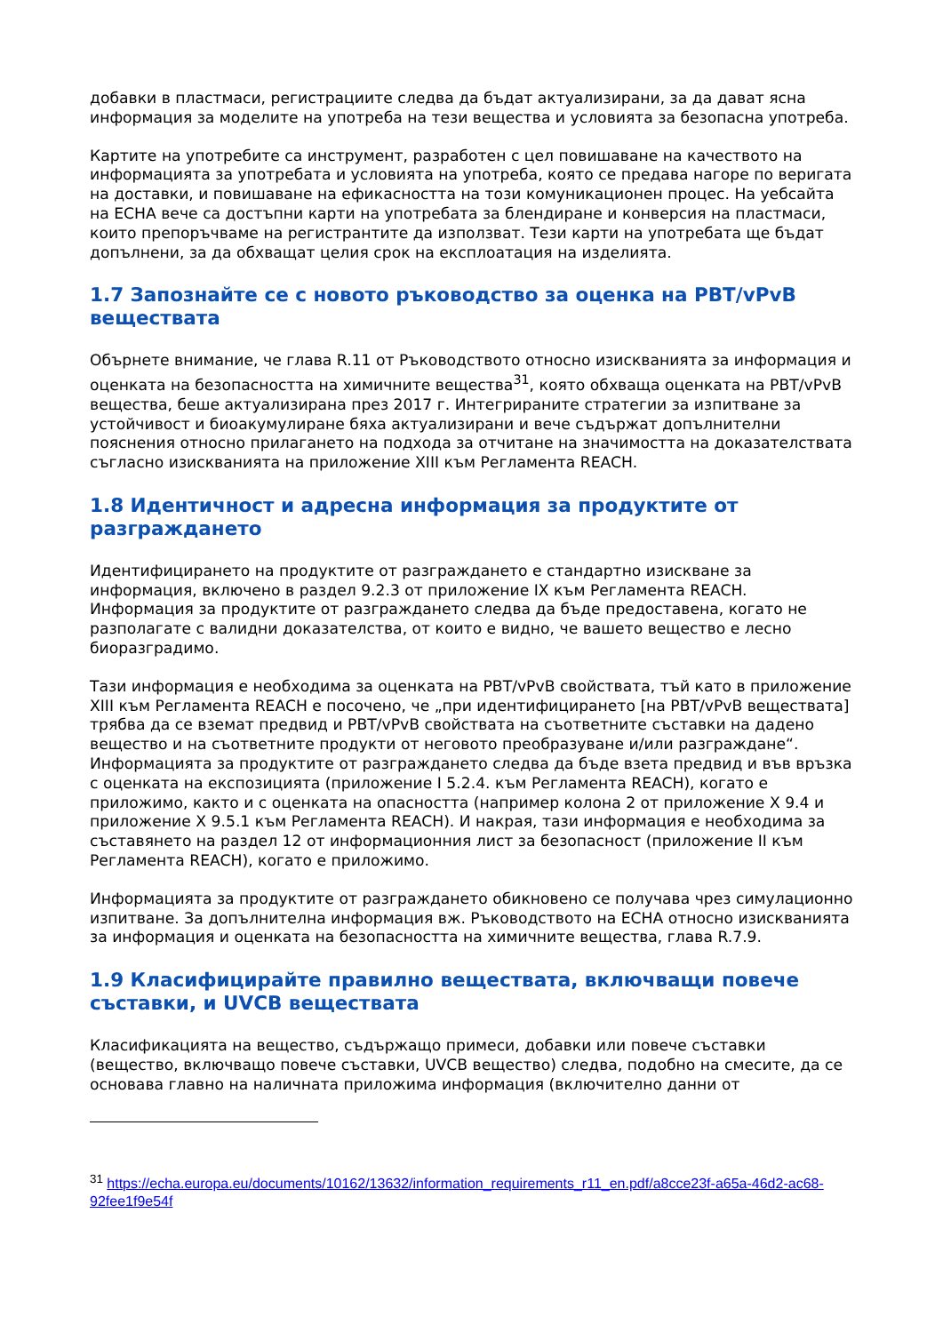добавки в пластмаси, регистрациите следва да бъдат актуализирани, за да дават ясна информация за моделите на употреба на тези вещества и условията за безопасна употреба.
Картите на употребите са инструмент, разработен с цел повишаване на качеството на информацията за употребата и условията на употреба, която се предава нагоре по веригата на доставки, и повишаване на ефикасността на този комуникационен процес. На уебсайта на ECHA вече са достъпни карти на употребата за блендиране и конверсия на пластмаси, които препоръчваме на регистрантите да използват. Тези карти на употребата ще бъдат допълнени, за да обхващат целия срок на експлоатация на изделията.
1.7 Запознайте се с новото ръководство за оценка на PBT/vPvB веществата
Обърнете внимание, че глава R.11 от Ръководството относно изискванията за информация и оценката на безопасността на химичните вещества<sup>31</sup>, която обхваща оценката на PBT/vPvB вещества, беше актуализирана през 2017 г. Интегрираните стратегии за изпитване за устойчивост и биоакумулиране бяха актуализирани и вече съдържат допълнителни пояснения относно прилагането на подхода за отчитане на значимостта на доказателствата съгласно изискванията на приложение XIII към Регламента REACH.
1.8 Идентичност и адресна информация за продуктите от разграждането
Идентифицирането на продуктите от разграждането е стандартно изискване за информация, включено в раздел 9.2.3 от приложение IX към Регламента REACH. Информация за продуктите от разграждането следва да бъде предоставена, когато не разполагате с валидни доказателства, от които е видно, че вашето вещество е лесно биоразградимо.
Тази информация е необходима за оценката на PBT/vPvB свойствата, тъй като в приложение XIII към Регламента REACH е посочено, че „при идентифицирането [на PBT/vPvB веществата] трябва да се вземат предвид и PBT/vPvB свойствата на съответните съставки на дадено вещество и на съответните продукти от неговото преобразуване и/или разграждане“. Информацията за продуктите от разграждането следва да бъде взета предвид и във връзка с оценката на експозицията (приложение I 5.2.4. към Регламента REACH), когато е приложимо, както и с оценката на опасността (например колона 2 от приложение X 9.4 и приложение X 9.5.1 към Регламента REACH). И накрая, тази информация е необходима за съставянето на раздел 12 от информационния лист за безопасност (приложение II към Регламента REACH), когато е приложимо.
Информацията за продуктите от разграждането обикновено се получава чрез симулационно изпитване. За допълнителна информация вж. Ръководството на ECHA относно изискванията за информация и оценката на безопасността на химичните вещества, глава R.7.9.
1.9 Класифицирайте правилно веществата, включващи повече съставки, и UVCB веществата
Класификацията на вещество, съдържащо примеси, добавки или повече съставки (вещество, включващо повече съставки, UVCB вещество) следва, подобно на смесите, да се основава главно на наличната приложима информация (включително данни от
<sup>31</sup> https://echa.europa.eu/documents/10162/13632/information_requirements_r11_en.pdf/a8cce23f-a65a-46d2-ac68-92fee1f9e54f